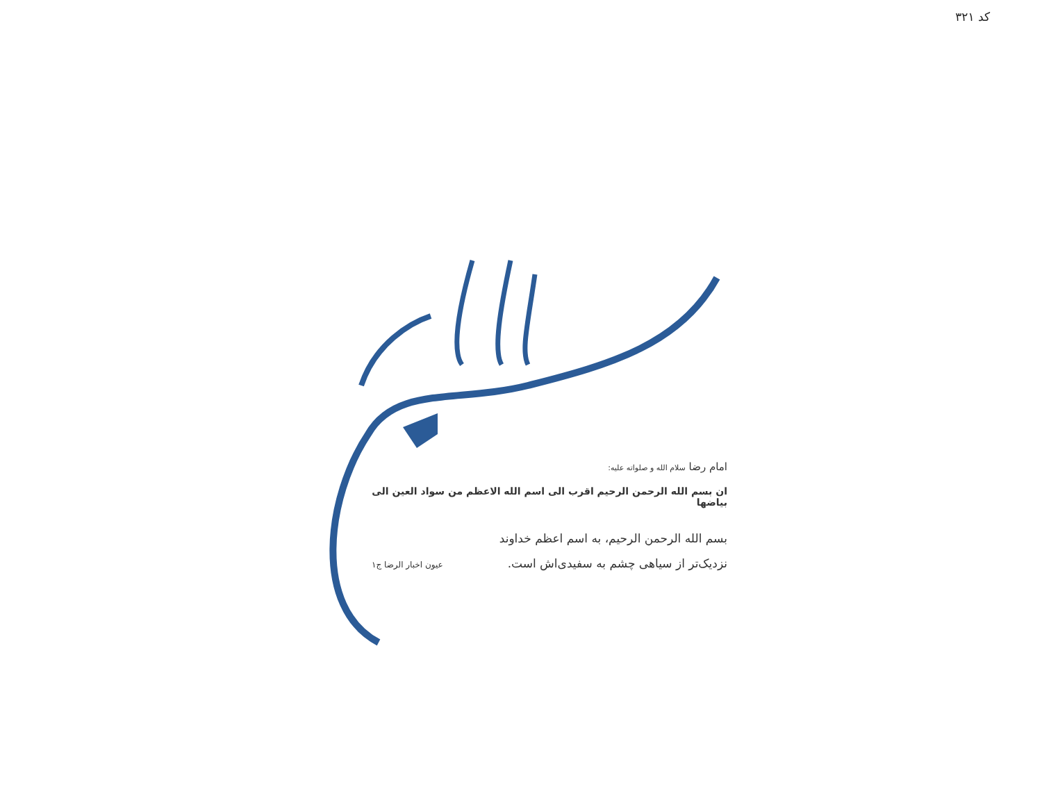کد ۳۲۱
امام رضا سلام الله و صلواته علیه:
ان بسم الله الرحمن الرحیم اقرب الی اسم الله الاعظم من سواد العین الی بیاضها
بسم الله الرحمن الرحیم، به اسم اعظم خداوند
نزدیک‌تر از سیاهی چشم به سفیدی‌اش است. عیون اخبار الرضا ج۱